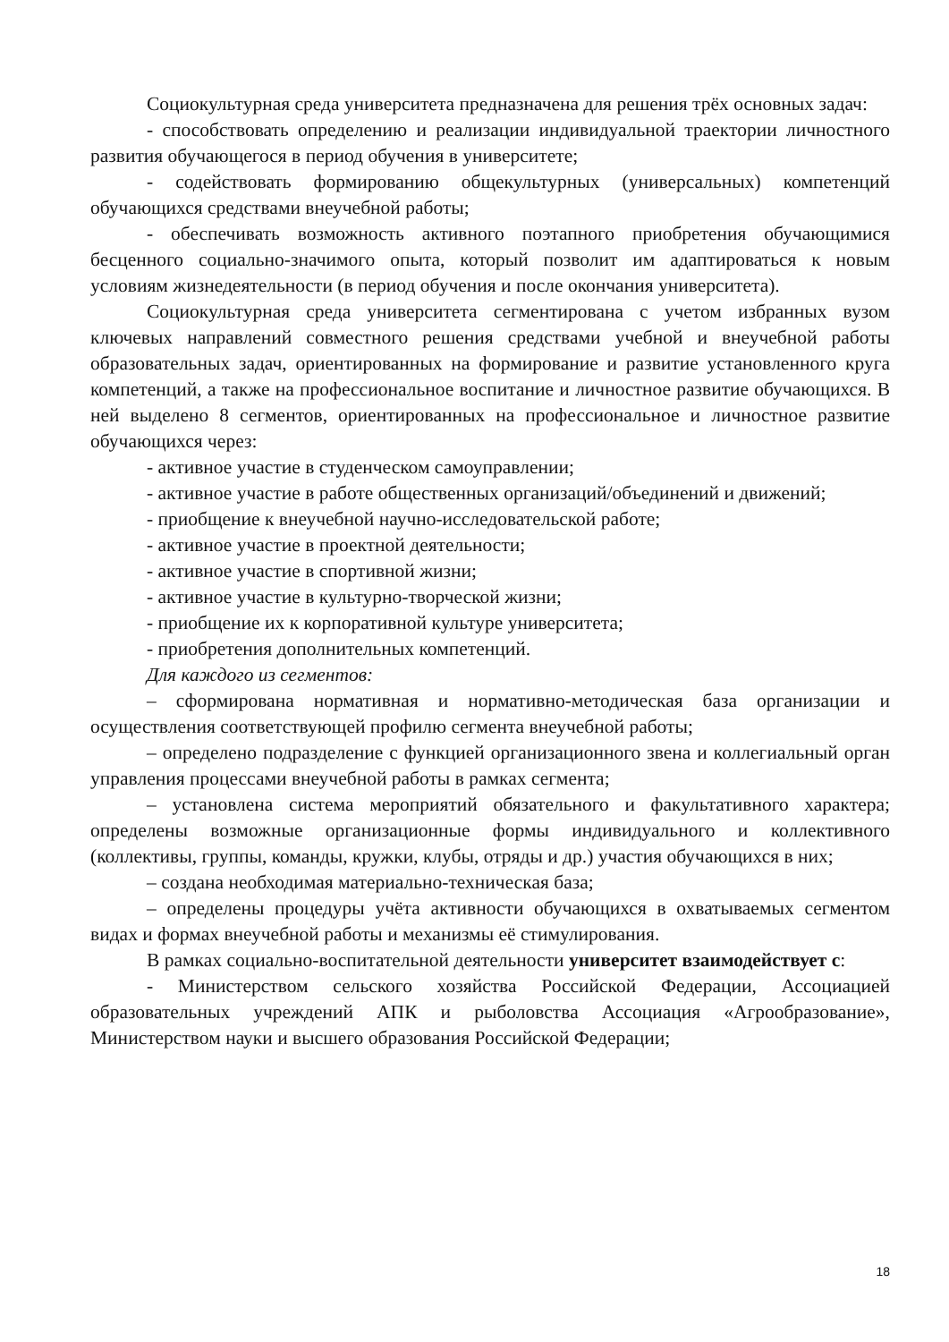Социокультурная среда университета предназначена для решения трёх основных задач:
- способствовать определению и реализации индивидуальной траектории личностного развития обучающегося в период обучения в университете;
- содействовать формированию общекультурных (универсальных) компетенций обучающихся средствами внеучебной работы;
- обеспечивать возможность активного поэтапного приобретения обучающимися бесценного социально-значимого опыта, который позволит им адаптироваться к новым условиям жизнедеятельности (в период обучения и после окончания университета).
Социокультурная среда университета сегментирована с учетом избранных вузом ключевых направлений совместного решения средствами учебной и внеучебной работы образовательных задач, ориентированных на формирование и развитие установленного круга компетенций, а также на профессиональное воспитание и личностное развитие обучающихся. В ней выделено 8 сегментов, ориентированных на профессиональное и личностное развитие обучающихся через:
- активное участие в студенческом самоуправлении;
- активное участие в работе общественных организаций/объединений и движений;
- приобщение к внеучебной научно-исследовательской работе;
- активное участие в проектной деятельности;
- активное участие в спортивной жизни;
- активное участие в культурно-творческой жизни;
- приобщение их к корпоративной культуре университета;
- приобретения дополнительных компетенций.
Для каждого из сегментов:
– сформирована нормативная и нормативно-методическая база организации и осуществления соответствующей профилю сегмента внеучебной работы;
– определено подразделение с функцией организационного звена и коллегиальный орган управления процессами внеучебной работы в рамках сегмента;
– установлена система мероприятий обязательного и факультативного характера; определены возможные организационные формы индивидуального и коллективного (коллективы, группы, команды, кружки, клубы, отряды и др.) участия обучающихся в них;
– создана необходимая материально-техническая база;
– определены процедуры учёта активности обучающихся в охватываемых сегментом видах и формах внеучебной работы и механизмы её стимулирования.
В рамках социально-воспитательной деятельности университет взаимодействует с:
- Министерством сельского хозяйства Российской Федерации, Ассоциацией образовательных учреждений АПК и рыболовства Ассоциация «Агрообразование», Министерством науки и высшего образования Российской Федерации;
18